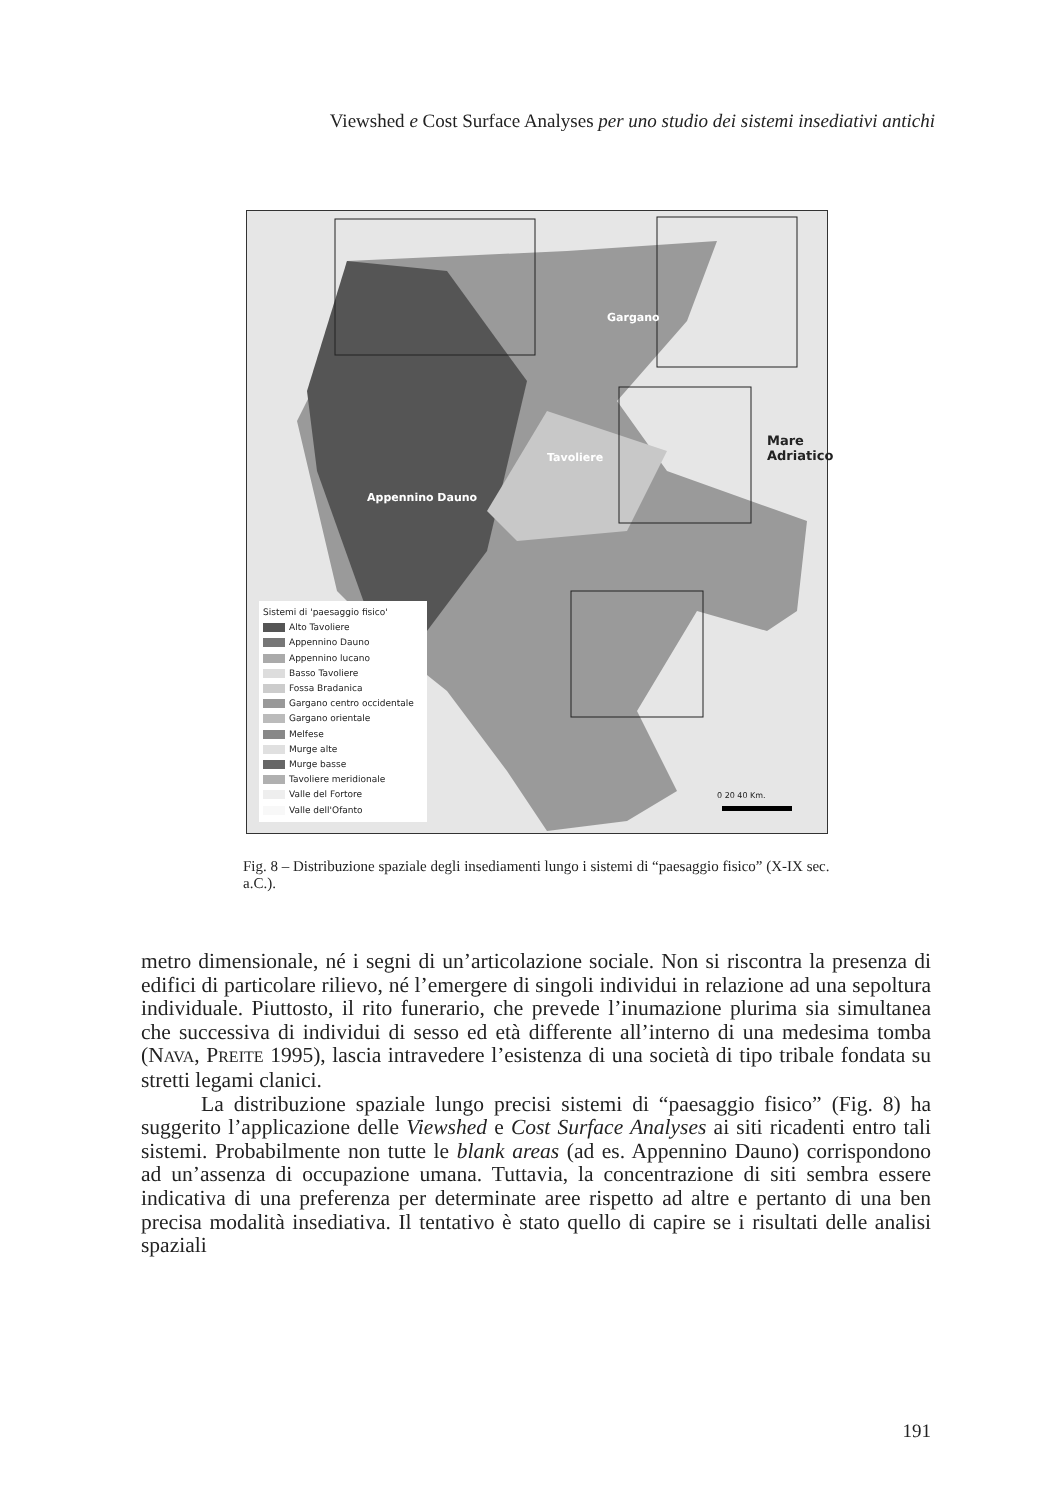Viewshed e Cost Surface Analyses per uno studio dei sistemi insediativi antichi
Gargano
Tavoliere
Mare Adriatico
Appennino Dauno
0 20 40 Km.
Sistemi di 'paesaggio fisico'
Alto Tavoliere
Appennino Dauno
Appennino lucano
Basso Tavoliere
Fossa Bradanica
Gargano centro occidentale
Gargano orientale
Melfese
Murge alte
Murge basse
Tavoliere meridionale
Valle del Fortore
Valle dell'Ofanto
Fig. 8 – Distribuzione spaziale degli insediamenti lungo i sistemi di “paesaggio fisico” (X-IX sec. a.C.).
metro dimensionale, né i segni di un’articolazione sociale. Non si riscontra la presenza di edifici di particolare rilievo, né l’emergere di singoli individui in relazione ad una sepoltura individuale. Piuttosto, il rito funerario, che prevede l’inumazione plurima sia simultanea che successiva di individui di sesso ed età differente all’interno di una medesima tomba (NAVA, PREITE 1995), lascia intravedere l’esistenza di una società di tipo tribale fondata su stretti legami clanici.
La distribuzione spaziale lungo precisi sistemi di “paesaggio fisico” (Fig. 8) ha suggerito l’applicazione delle Viewshed e Cost Surface Analyses ai siti ricadenti entro tali sistemi. Probabilmente non tutte le blank areas (ad es. Appennino Dauno) corrispondono ad un’assenza di occupazione umana. Tuttavia, la concentrazione di siti sembra essere indicativa di una preferenza per determinate aree rispetto ad altre e pertanto di una ben precisa modalità insediativa. Il tentativo è stato quello di capire se i risultati delle analisi spaziali
191